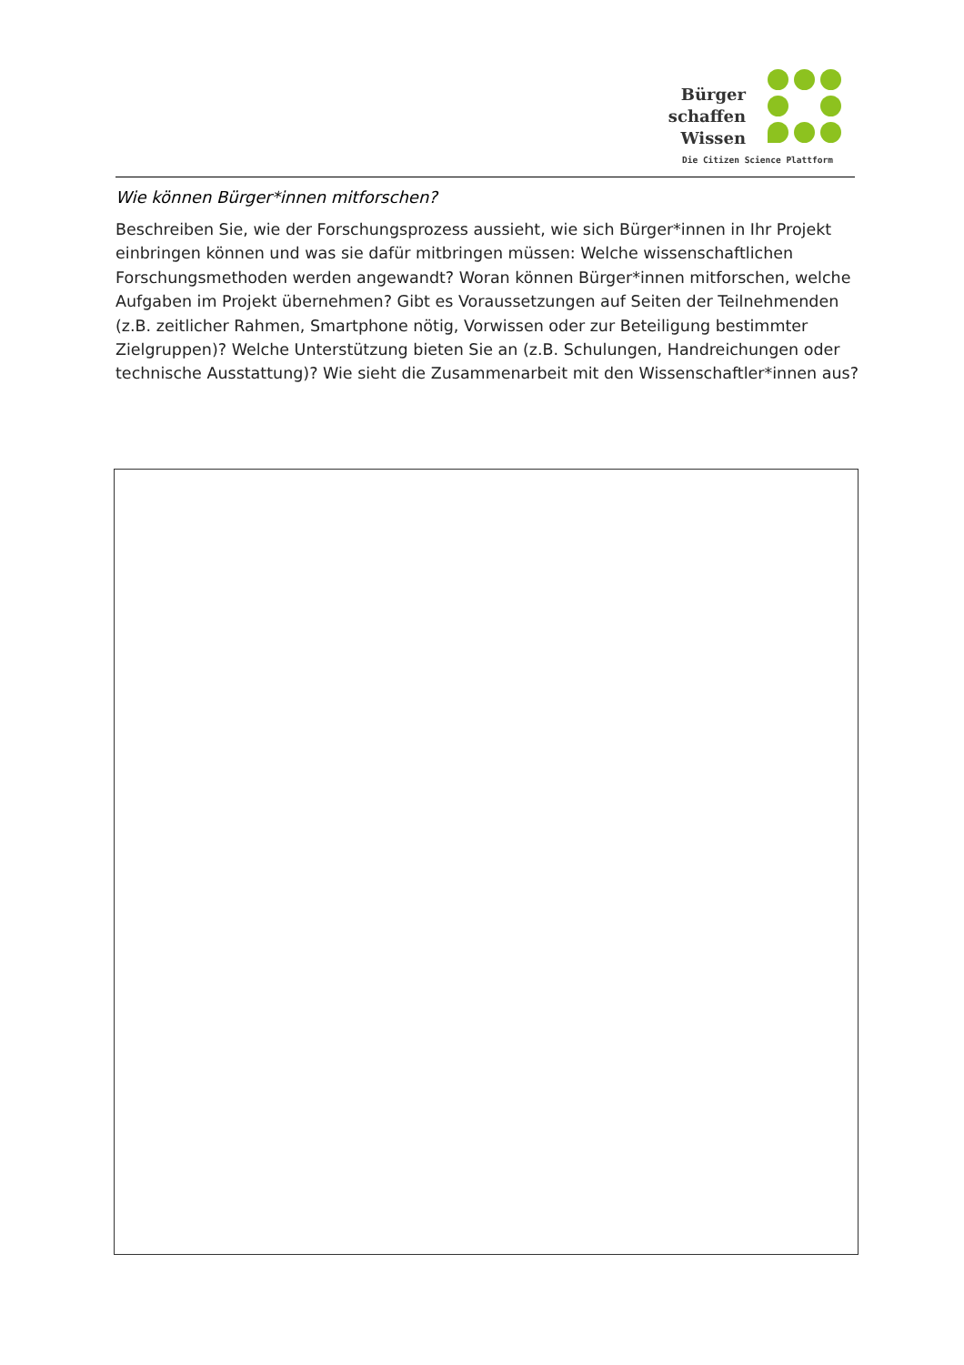Bürger
schaffen
Wissen
Die Citizen Science Plattform
Wie können Bürger*innen mitforschen?
Beschreiben Sie, wie der Forschungsprozess aussieht, wie sich Bürger*innen in Ihr Projekt einbringen können und was sie dafür mitbringen müssen: Welche wissenschaftlichen Forschungsmethoden werden angewandt? Woran können Bürger*innen mitforschen, welche Aufgaben im Projekt übernehmen? Gibt es Voraussetzungen auf Seiten der Teilnehmenden (z.B. zeitlicher Rahmen, Smartphone nötig, Vorwissen oder zur Beteiligung bestimmter Zielgruppen)? Welche Unterstützung bieten Sie an (z.B. Schulungen, Handreichungen oder technische Ausstattung)? Wie sieht die Zusammenarbeit mit den Wissenschaftler*innen aus?